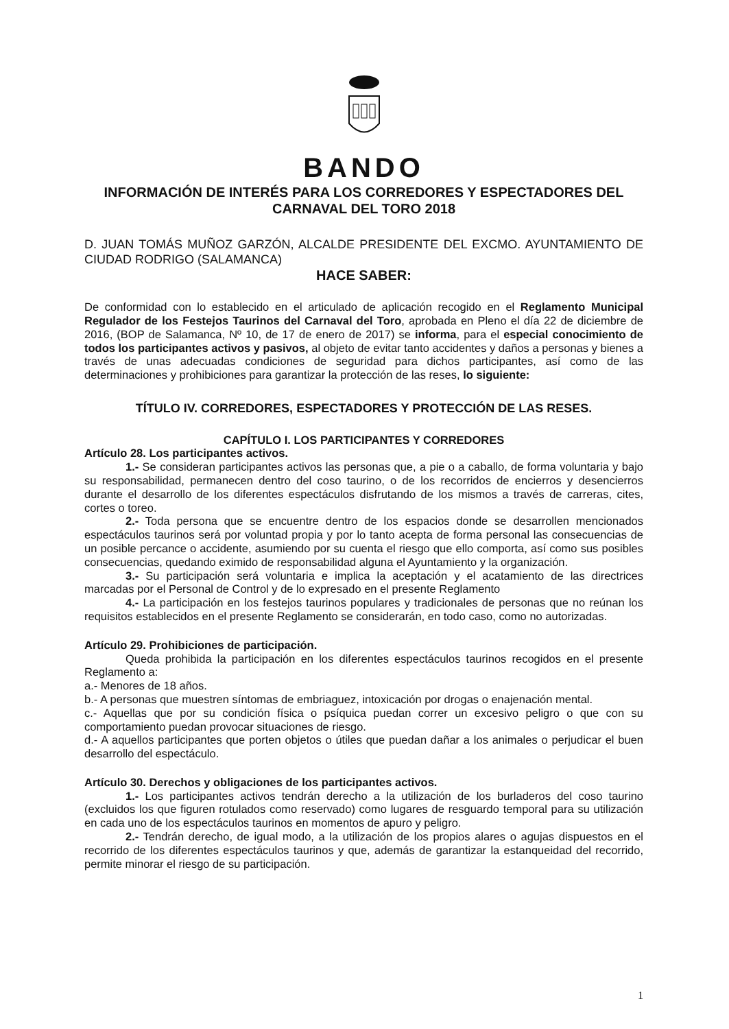BANDO
INFORMACIÓN DE INTERÉS PARA LOS CORREDORES Y ESPECTADORES DEL CARNAVAL DEL TORO 2018
D. JUAN TOMÁS MUÑOZ GARZÓN, ALCALDE PRESIDENTE DEL EXCMO. AYUNTAMIENTO DE CIUDAD RODRIGO (SALAMANCA)
HACE SABER:
De conformidad con lo establecido en el articulado de aplicación recogido en el Reglamento Municipal Regulador de los Festejos Taurinos del Carnaval del Toro, aprobada en Pleno el día 22 de diciembre de 2016, (BOP de Salamanca, Nº 10, de 17 de enero de 2017) se informa, para el especial conocimiento de todos los participantes activos y pasivos, al objeto de evitar tanto accidentes y daños a personas y bienes a través de unas adecuadas condiciones de seguridad para dichos participantes, así como de las determinaciones y prohibiciones para garantizar la protección de las reses, lo siguiente:
TÍTULO IV. CORREDORES, ESPECTADORES Y PROTECCIÓN DE LAS RESES.
CAPÍTULO I. LOS PARTICIPANTES Y CORREDORES
Artículo 28. Los participantes activos.
1.- Se consideran participantes activos las personas que, a pie o a caballo, de forma voluntaria y bajo su responsabilidad, permanecen dentro del coso taurino, o de los recorridos de encierros y desencierros durante el desarrollo de los diferentes espectáculos disfrutando de los mismos a través de carreras, cites, cortes o toreo.
2.- Toda persona que se encuentre dentro de los espacios donde se desarrollen mencionados espectáculos taurinos será por voluntad propia y por lo tanto acepta de forma personal las consecuencias de un posible percance o accidente, asumiendo por su cuenta el riesgo que ello comporta, así como sus posibles consecuencias, quedando eximido de responsabilidad alguna el Ayuntamiento y la organización.
3.- Su participación será voluntaria e implica la aceptación y el acatamiento de las directrices marcadas por el Personal de Control y de lo expresado en el presente Reglamento
4.- La participación en los festejos taurinos populares y tradicionales de personas que no reúnan los requisitos establecidos en el presente Reglamento se considerarán, en todo caso, como no autorizadas.
Artículo 29. Prohibiciones de participación.
Queda prohibida la participación en los diferentes espectáculos taurinos recogidos en el presente Reglamento a:
a.- Menores de 18 años.
b.- A personas que muestren síntomas de embriaguez, intoxicación por drogas o enajenación mental.
c.- Aquellas que por su condición física o psíquica puedan correr un excesivo peligro o que con su comportamiento puedan provocar situaciones de riesgo.
d.- A aquellos participantes que porten objetos o útiles que puedan dañar a los animales o perjudicar el buen desarrollo del espectáculo.
Artículo 30. Derechos y obligaciones de los participantes activos.
1.- Los participantes activos tendrán derecho a la utilización de los burladeros del coso taurino (excluidos los que figuren rotulados como reservado) como lugares de resguardo temporal para su utilización en cada uno de los espectáculos taurinos en momentos de apuro y peligro.
2.- Tendrán derecho, de igual modo, a la utilización de los propios alares o agujas dispuestos en el recorrido de los diferentes espectáculos taurinos y que, además de garantizar la estanqueidad del recorrido, permite minorar el riesgo de su participación.
1